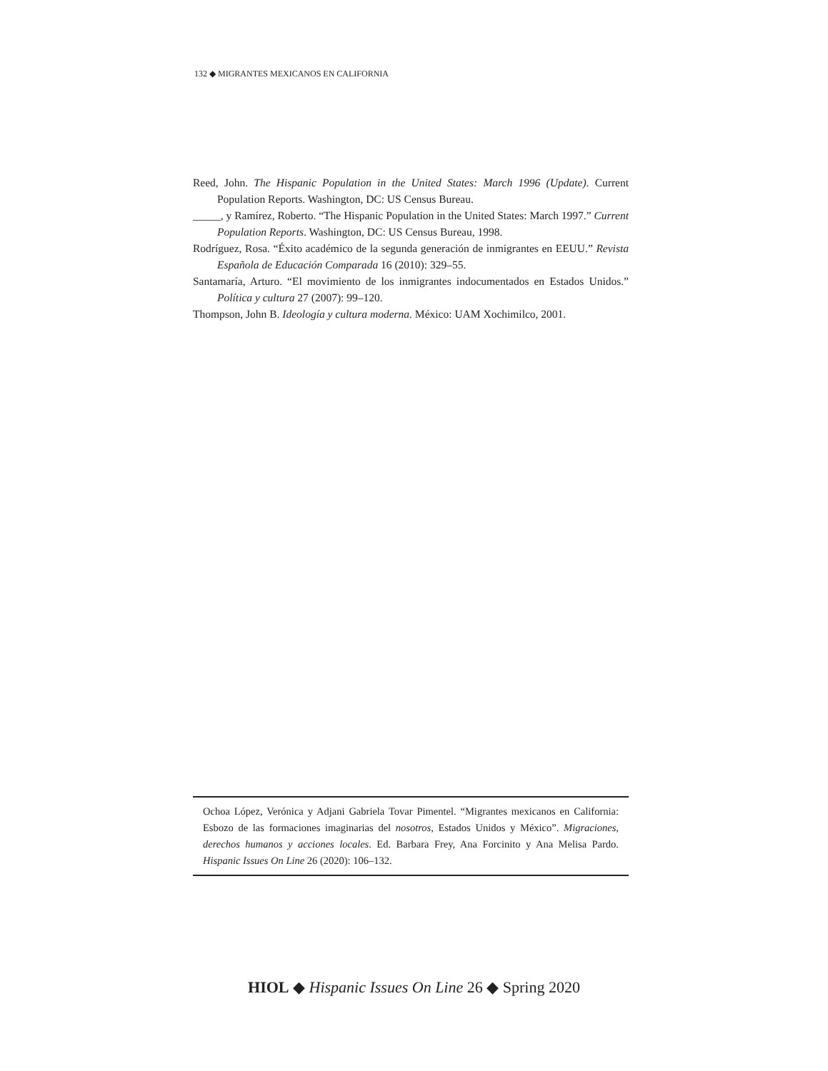132 ◆ MIGRANTES MEXICANOS EN CALIFORNIA
Reed, John. The Hispanic Population in the United States: March 1996 (Update). Current Population Reports. Washington, DC: US Census Bureau.
_____, y Ramírez, Roberto. “The Hispanic Population in the United States: March 1997.” Current Population Reports. Washington, DC: US Census Bureau, 1998.
Rodríguez, Rosa. “Éxito académico de la segunda generación de inmigrantes en EEUU.” Revista Española de Educación Comparada 16 (2010): 329–55.
Santamaría, Arturo. “El movimiento de los inmigrantes indocumentados en Estados Unidos.” Política y cultura 27 (2007): 99–120.
Thompson, John B. Ideología y cultura moderna. México: UAM Xochimilco, 2001.
Ochoa López, Verónica y Adjani Gabriela Tovar Pimentel. “Migrantes mexicanos en California: Esbozo de las formaciones imaginarias del nosotros, Estados Unidos y México”. Migraciones, derechos humanos y acciones locales. Ed. Barbara Frey, Ana Forcinito y Ana Melisa Pardo. Hispanic Issues On Line 26 (2020): 106–132.
HIOL ◆ Hispanic Issues On Line 26 ◆ Spring 2020